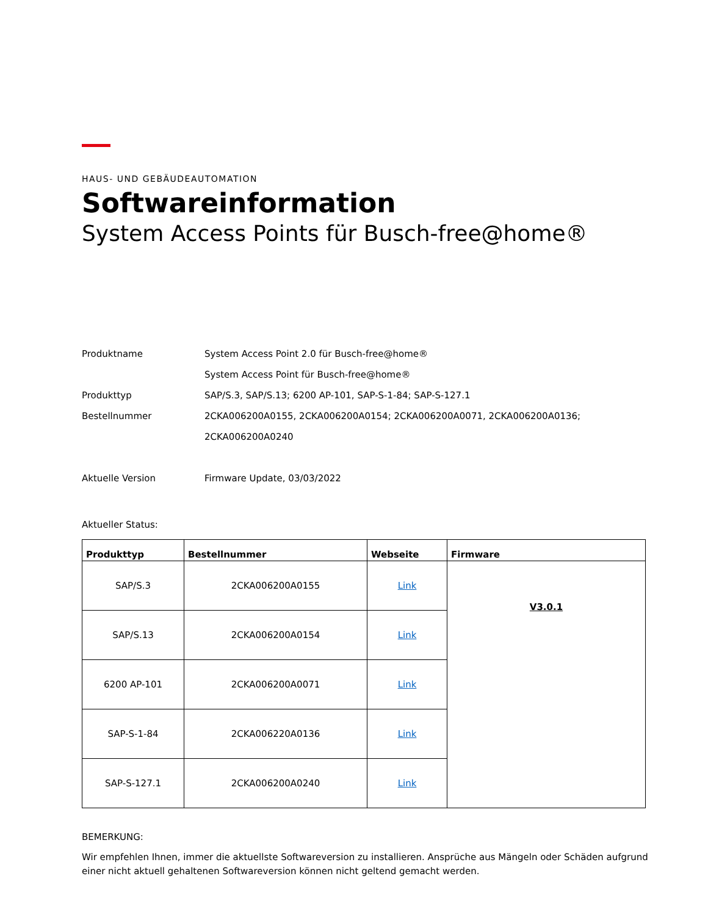HAUS- UND GEBÄUDEAUTOMATION
Softwareinformation
System Access Points für Busch-free@home®
Produktname System Access Point 2.0 für Busch-free@home®
System Access Point für Busch-free@home®
Produkttyp SAP/S.3, SAP/S.13; 6200 AP-101, SAP-S-1-84; SAP-S-127.1
Bestellnummer 2CKA006200A0155, 2CKA006200A0154; 2CKA006200A0071, 2CKA006200A0136;
2CKA006200A0240
Aktuelle Version Firmware Update, 03/03/2022
Aktueller Status:
| Produkttyp | Bestellnummer | Webseite | Firmware |
| --- | --- | --- | --- |
| SAP/S.3 | 2CKA006200A0155 | Link | V3.0.1 |
| SAP/S.13 | 2CKA006200A0154 | Link | |
| 6200 AP-101 | 2CKA006200A0071 | Link | |
| SAP-S-1-84 | 2CKA006220A0136 | Link | |
| SAP-S-127.1 | 2CKA006200A0240 | Link | |
BEMERKUNG:
Wir empfehlen Ihnen, immer die aktuellste Softwareversion zu installieren. Ansprüche aus Mängeln oder Schäden aufgrund einer nicht aktuell gehaltenen Softwareversion können nicht geltend gemacht werden.